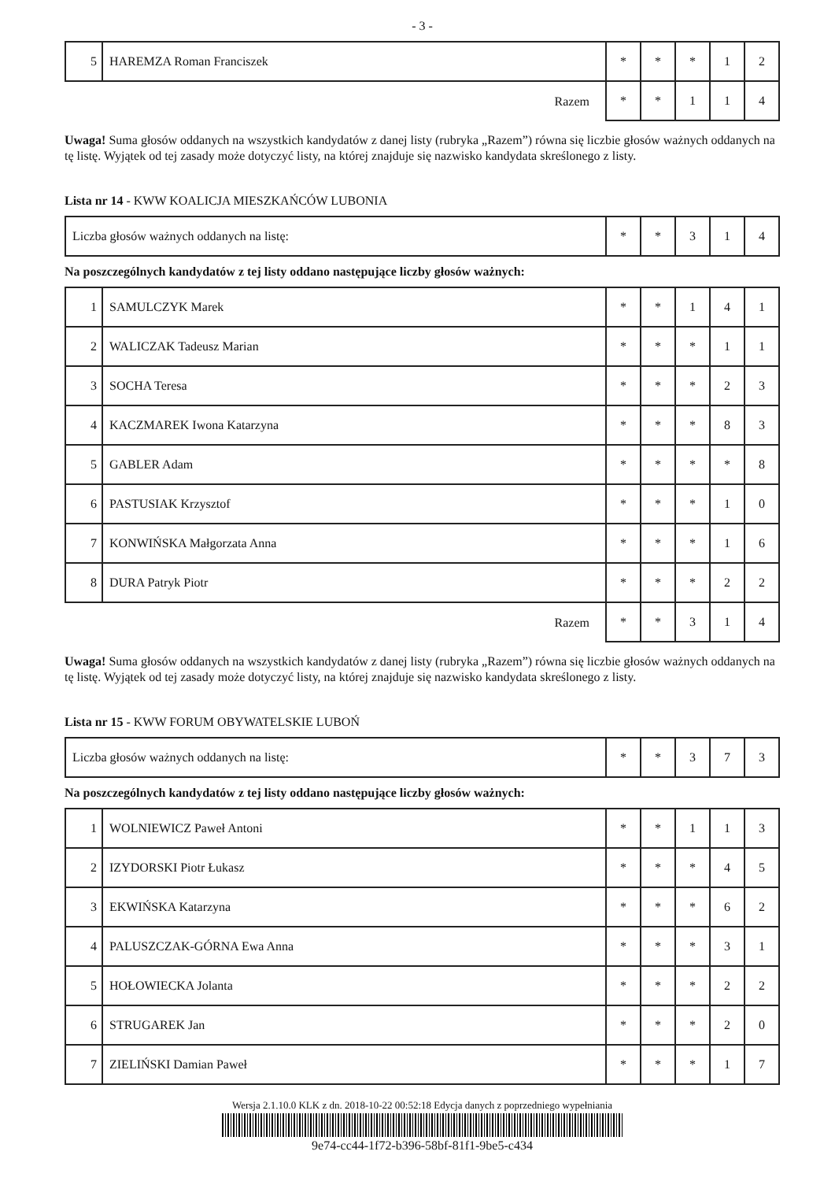- 3 -
| 5 | HAREMZA Roman Franciszek | * | * | * | 1 | 2 |
| Razem | | * | * | 1 | 1 | 4 |
Uwaga! Suma głosów oddanych na wszystkich kandydatów z danej listy (rubryka „Razem”) równa się liczbie głosów ważnych oddanych na tę listę. Wyjątek od tej zasady może dotyczyć listy, na której znajduje się nazwisko kandydata skreślonego z listy.
Lista nr 14 - KWW KOALICJA MIESZKAŃCÓW LUBONIA
| Liczba głosów ważnych oddanych na listę: | * | * | 3 | 1 | 4 |
Na poszczególnych kandydatów z tej listy oddano następujące liczby głosów ważnych:
| 1 | SAMULCZYK Marek | * | * | 1 | 4 | 1 |
| 2 | WALICZAK Tadeusz Marian | * | * | * | 1 | 1 |
| 3 | SOCHA Teresa | * | * | * | 2 | 3 |
| 4 | KACZMAREK Iwona Katarzyna | * | * | * | 8 | 3 |
| 5 | GABLER Adam | * | * | * | * | 8 |
| 6 | PASTUSIAK Krzysztof | * | * | * | 1 | 0 |
| 7 | KONWIŃSKA Małgorzata Anna | * | * | * | 1 | 6 |
| 8 | DURA Patryk Piotr | * | * | * | 2 | 2 |
| Razem | | * | * | 3 | 1 | 4 |
Uwaga! Suma głosów oddanych na wszystkich kandydatów z danej listy (rubryka „Razem”) równa się liczbie głosów ważnych oddanych na tę listę. Wyjątek od tej zasady może dotyczyć listy, na której znajduje się nazwisko kandydata skreślonego z listy.
Lista nr 15 - KWW FORUM OBYWATELSKIE LUBOŃ
| Liczba głosów ważnych oddanych na listę: | * | * | 3 | 7 | 3 |
Na poszczególnych kandydatów z tej listy oddano następujące liczby głosów ważnych:
| 1 | WOLNIEWICZ Paweł Antoni | * | * | 1 | 1 | 3 |
| 2 | IZYDORSKI Piotr Łukasz | * | * | * | 4 | 5 |
| 3 | EKWIŃSKA Katarzyna | * | * | * | 6 | 2 |
| 4 | PALUSZCZAK-GÓRNA Ewa Anna | * | * | * | 3 | 1 |
| 5 | HOŁOWIECKA Jolanta | * | * | * | 2 | 2 |
| 6 | STRUGAREK Jan | * | * | * | 2 | 0 |
| 7 | ZIELIŃSKI Damian Paweł | * | * | * | 1 | 7 |
Wersja 2.1.10.0 KLK z dn. 2018-10-22 00:52:18 Edycja danych z poprzedniego wypełniania
9e74-cc44-1f72-b396-58bf-81f1-9be5-c434